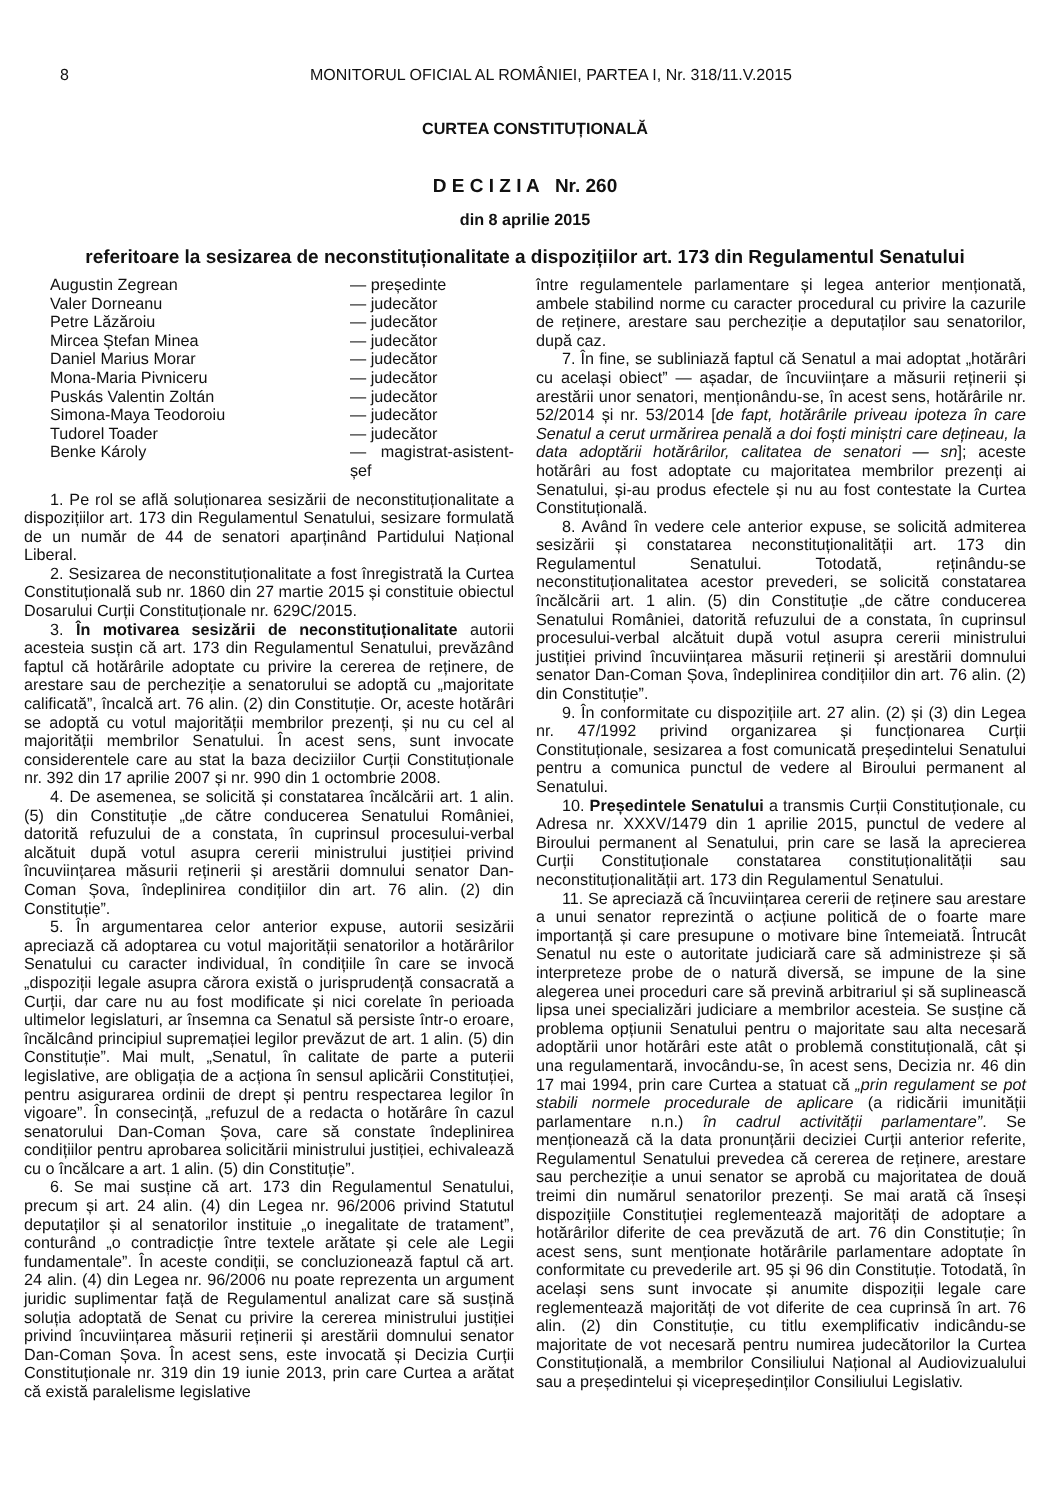8 MONITORUL OFICIAL AL ROMÂNIEI, PARTEA I, Nr. 318/11.V.2015
CURTEA CONSTITUȚIONALĂ
D E C I Z I A Nr. 260
din 8 aprilie 2015
referitoare la sesizarea de neconstituționalitate a dispozițiilor art. 173 din Regulamentul Senatului
Augustin Zegrean — președinte Valer Dorneanu — judecător Petre Lăzăroiu — judecător Mircea Ștefan Minea — judecător Daniel Marius Morar — judecător Mona-Maria Pivniceru — judecător Puskás Valentin Zoltán — judecător Simona-Maya Teodoroiu — judecător Tudorel Toader — judecător Benke Károly — magistrat-asistent-șef
1. Pe rol se află soluționarea sesizării de neconstituționalitate a dispozițiilor art. 173 din Regulamentul Senatului, sesizare formulată de un număr de 44 de senatori aparținând Partidului Național Liberal.
2. Sesizarea de neconstituționalitate a fost înregistrată la Curtea Constituțională sub nr. 1860 din 27 martie 2015 și constituie obiectul Dosarului Curții Constituționale nr. 629C/2015.
3. În motivarea sesizării de neconstituționalitate autorii acesteia susțin că art. 173 din Regulamentul Senatului, prevăzând faptul că hotărârile adoptate cu privire la cererea de reținere, de arestare sau de percheziție a senatorului se adoptă cu „majoritate calificată”, încalcă art. 76 alin. (2) din Constituție. Or, aceste hotărâri se adoptă cu votul majorității membrilor prezenți, și nu cu cel al majorității membrilor Senatului. În acest sens, sunt invocate considerentele care au stat la baza deciziilor Curții Constituționale nr. 392 din 17 aprilie 2007 și nr. 990 din 1 octombrie 2008.
4. De asemenea, se solicită și constatarea încălcării art. 1 alin. (5) din Constituție „de către conducerea Senatului României, datorită refuzului de a constata, în cuprinsul procesului-verbal alcătuit după votul asupra cererii ministrului justiției privind încuviințarea măsurii reținerii și arestării domnului senator Dan-Coman Șova, îndeplinirea condițiilor din art. 76 alin. (2) din Constituție”.
5. În argumentarea celor anterior expuse, autorii sesizării apreciază că adoptarea cu votul majorității senatorilor a hotărârilor Senatului cu caracter individual, în condițiile în care se invocă „dispoziții legale asupra cărora există o jurisprudență consacrată a Curții, dar care nu au fost modificate și nici corelate în perioada ultimelor legislaturi, ar însemna ca Senatul să persiste într-o eroare, încălcând principiul supremației legilor prevăzut de art. 1 alin. (5) din Constituție”. Mai mult, „Senatul, în calitate de parte a puterii legislative, are obligația de a acționa în sensul aplicării Constituției, pentru asigurarea ordinii de drept și pentru respectarea legilor în vigoare”. În consecință, „refuzul de a redacta o hotărâre în cazul senatorului Dan-Coman Șova, care să constate îndeplinirea condițiilor pentru aprobarea solicitării ministrului justiției, echivalează cu o încălcare a art. 1 alin. (5) din Constituție”.
6. Se mai susține că art. 173 din Regulamentul Senatului, precum și art. 24 alin. (4) din Legea nr. 96/2006 privind Statutul deputaților și al senatorilor instituie „o inegalitate de tratament”, conturând „o contradicție între textele arătate și cele ale Legii fundamentale”. În aceste condiții, se concluzionează faptul că art. 24 alin. (4) din Legea nr. 96/2006 nu poate reprezenta un argument juridic suplimentar față de Regulamentul analizat care să susțină soluția adoptată de Senat cu privire la cererea ministrului justiției privind încuviințarea măsurii reținerii și arestării domnului senator Dan-Coman Șova. În acest sens, este invocată și Decizia Curții Constituționale nr. 319 din 19 iunie 2013, prin care Curtea a arătat că există paralelisme legislative
între regulamentele parlamentare și legea anterior menționată, ambele stabilind norme cu caracter procedural cu privire la cazurile de reținere, arestare sau percheziție a deputaților sau senatorilor, după caz.
7. În fine, se subliniază faptul că Senatul a mai adoptat „hotărâri cu același obiect” — așadar, de încuviințare a măsurii reținerii și arestării unor senatori, menționându-se, în acest sens, hotărârile nr. 52/2014 și nr. 53/2014 [de fapt, hotărârile priveau ipoteza în care Senatul a cerut urmărirea penală a doi foști miniștri care dețineau, la data adoptării hotărârilor, calitatea de senatori — sn]; aceste hotărâri au fost adoptate cu majoritatea membrilor prezenți ai Senatului, și-au produs efectele și nu au fost contestate la Curtea Constituțională.
8. Având în vedere cele anterior expuse, se solicită admiterea sesizării și constatarea neconstituționalității art. 173 din Regulamentul Senatului. Totodată, reținându-se neconstituționalitatea acestor prevederi, se solicită constatarea încălcării art. 1 alin. (5) din Constituție „de către conducerea Senatului României, datorită refuzului de a constata, în cuprinsul procesului-verbal alcătuit după votul asupra cererii ministrului justiției privind încuviințarea măsurii reținerii și arestării domnului senator Dan-Coman Șova, îndeplinirea condițiilor din art. 76 alin. (2) din Constituție”.
9. În conformitate cu dispozițiile art. 27 alin. (2) și (3) din Legea nr. 47/1992 privind organizarea și funcționarea Curții Constituționale, sesizarea a fost comunicată președintelui Senatului pentru a comunica punctul de vedere al Biroului permanent al Senatului.
10. Președintele Senatului a transmis Curții Constituționale, cu Adresa nr. XXXV/1479 din 1 aprilie 2015, punctul de vedere al Biroului permanent al Senatului, prin care se lasă la aprecierea Curții Constituționale constatarea constituționalității sau neconstituționalității art. 173 din Regulamentul Senatului.
11. Se apreciază că încuviințarea cererii de reținere sau arestare a unui senator reprezintă o acțiune politică de o foarte mare importanță și care presupune o motivare bine întemeiată. Întrucât Senatul nu este o autoritate judiciară care să administreze și să interpreteze probe de o natură diversă, se impune de la sine alegerea unei proceduri care să prevină arbitrariul și să suplinească lipsa unei specializări judiciare a membrilor acesteia. Se susține că problema opțiunii Senatului pentru o majoritate sau alta necesară adoptării unor hotărâri este atât o problemă constituțională, cât și una regulamentară, invocându-se, în acest sens, Decizia nr. 46 din 17 mai 1994, prin care Curtea a statuat că „prin regulament se pot stabili normele procedurale de aplicare (a ridicării imunității parlamentare n.n.) în cadrul activității parlamentare”. Se menționează că la data pronunțării deciziei Curții anterior referite, Regulamentul Senatului prevedea că cererea de reținere, arestare sau percheziție a unui senator se aprobă cu majoritatea de două treimi din numărul senatorilor prezenți. Se mai arată că înseși dispozițiile Constituției reglementează majorități de adoptare a hotărârilor diferite de cea prevăzută de art. 76 din Constituție; în acest sens, sunt menționate hotărârile parlamentare adoptate în conformitate cu prevederile art. 95 și 96 din Constituție. Totodată, în același sens sunt invocate și anumite dispoziții legale care reglementează majorități de vot diferite de cea cuprinsă în art. 76 alin. (2) din Constituție, cu titlu exemplificativ indicându-se majoritate de vot necesară pentru numirea judecătorilor la Curtea Constituțională, a membrilor Consiliului Național al Audiovizualului sau a președintelui și vicepreședinților Consiliului Legislativ.